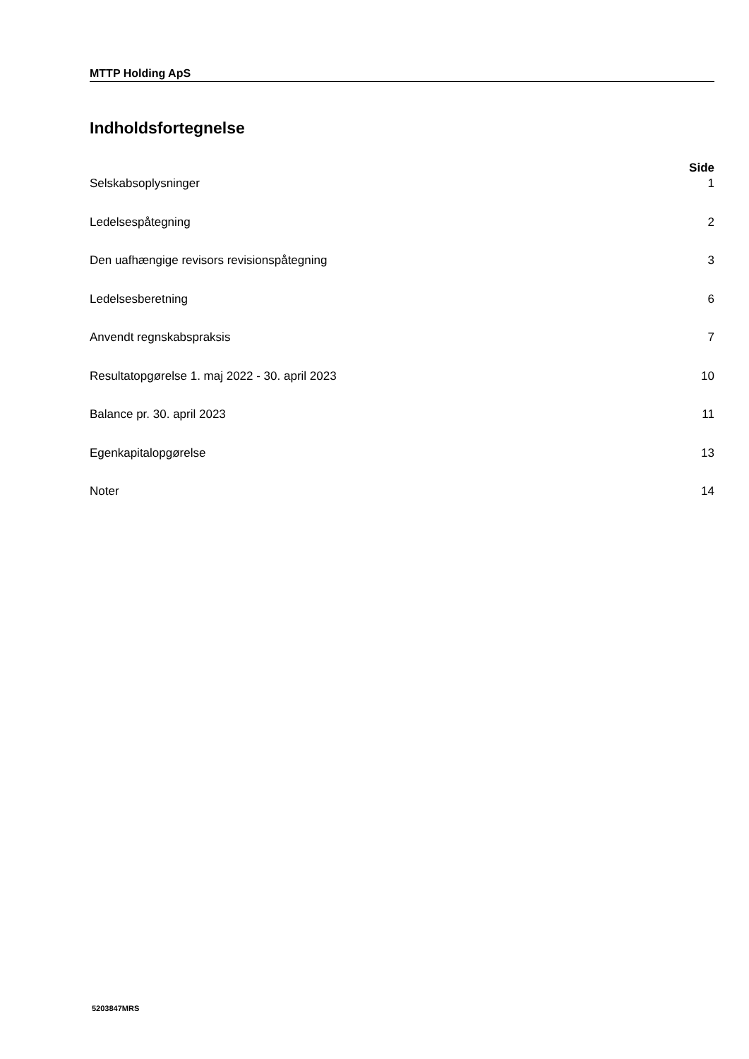MTTP Holding ApS
Indholdsfortegnelse
Side
Selskabsoplysninger 1
Ledelsespåtegning 2
Den uafhængige revisors revisionspåtegning 3
Ledelsesberetning 6
Anvendt regnskabspraksis 7
Resultatopgørelse 1. maj 2022 - 30. april 2023 10
Balance pr. 30. april 2023 11
Egenkapitalopgørelse 13
Noter 14
5203847MRS